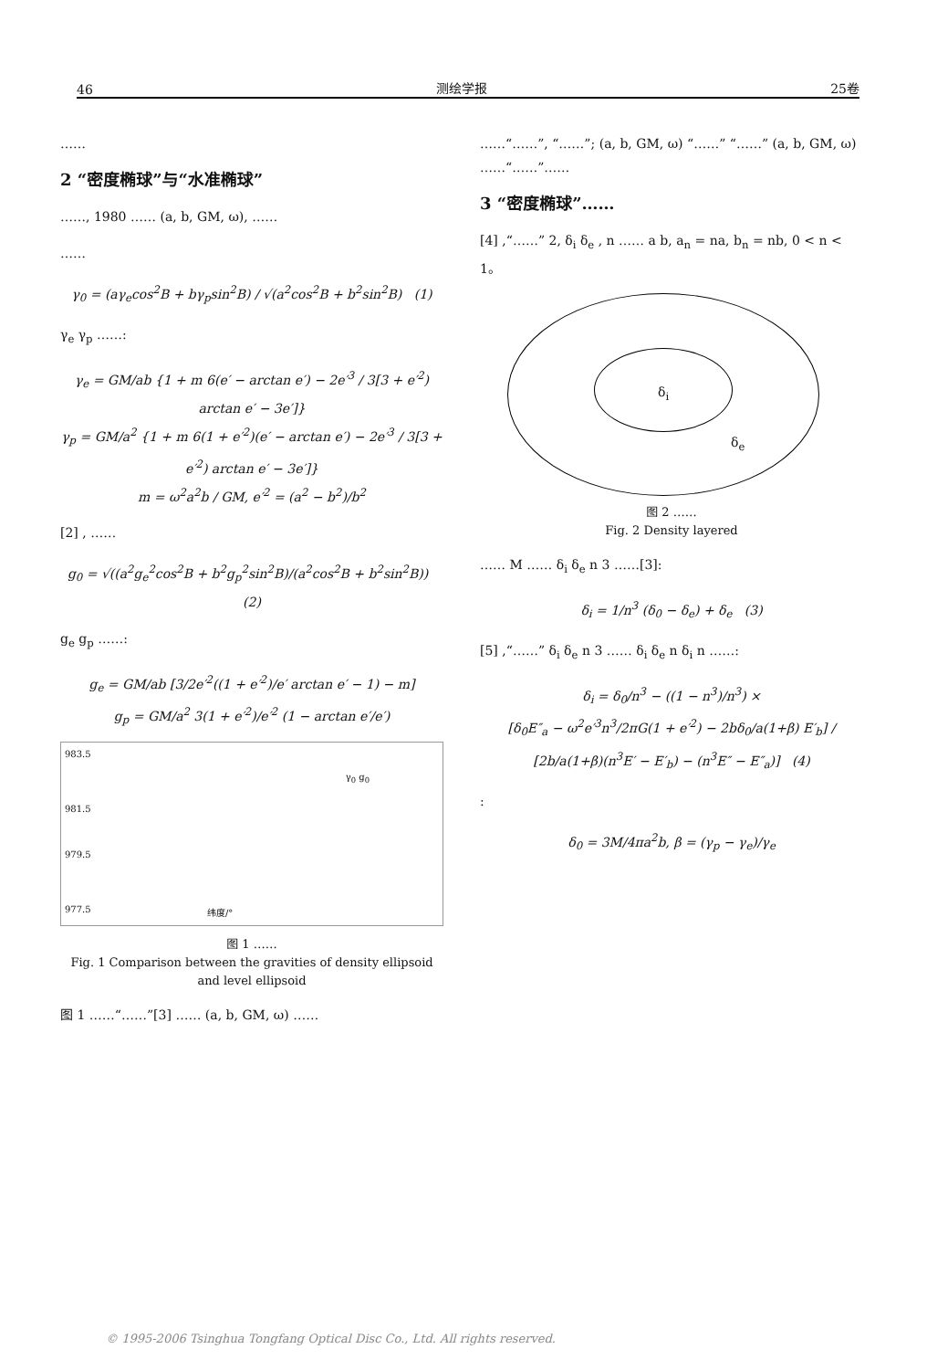46 测绘学报 25卷
……
2 “密度椭球”与“水准椭球”
……, 1980 …… (a, b, GM, ω), ……
……
γ<sub>0</sub> = (aγ<sub>e</sub>cos<sup>2</sup>B + bγ<sub>p</sub>sin<sup>2</sup>B) / √(a<sup>2</sup>cos<sup>2</sup>B + b<sup>2</sup>sin<sup>2</sup>B) (1)
γ<sub>e</sub> γ<sub>p</sub> ……:
γ<sub>e</sub> = GM/ab {1 + m 6(e′ − arctan e′) − 2e′<sup>3</sup> / 3[3 + e′<sup>2</sup>) arctan e′ − 3e′]}
γ<sub>p</sub> = GM/a<sup>2</sup> {1 + m 6(1 + e′<sup>2</sup>)(e′ − arctan e′) − 2e′<sup>3</sup> / 3[3 + e′<sup>2</sup>) arctan e′ − 3e′]}
m = ω<sup>2</sup>a<sup>2</sup>b / GM, e′<sup>2</sup> = (a<sup>2</sup> − b<sup>2</sup>)/b<sup>2</sup>
[2] , ……
g<sub>0</sub> = √((a<sup>2</sup>g<sub>e</sub><sup>2</sup>cos<sup>2</sup>B + b<sup>2</sup>g<sub>p</sub><sup>2</sup>sin<sup>2</sup>B)/(a<sup>2</sup>cos<sup>2</sup>B + b<sup>2</sup>sin<sup>2</sup>B)) (2)
g<sub>e</sub> g<sub>p</sub> ……:
g<sub>e</sub> = GM/ab [3/2e′<sup>2</sup>((1 + e′<sup>2</sup>)/e′ arctan e′ − 1) − m]
g<sub>p</sub> = GM/a<sup>2</sup> 3(1 + e′<sup>2</sup>)/e′<sup>2</sup> (1 − arctan e′/e′)
983.5
981.5
979.5
977.5
γ<sub>0</sub> g<sub>0</sub>
纬度/°
图 1 ……
Fig. 1 Comparison between the gravities of density ellipsoid and level ellipsoid
图 1 ……“……”[3] …… (a, b, GM, ω) ……
……“……”, “……”; (a, b, GM, ω) “……” “……” (a, b, GM, ω) ……“……”……
3 “密度椭球”……
[4] ,“……” 2, δ<sub>i</sub> δ<sub>e</sub> , n …… a b, a<sub>n</sub> = na, b<sub>n</sub> = nb, 0 < n < 1。
δ<sub>i</sub>
δ<sub>e</sub>
图 2 ……
Fig. 2 Density layered
…… M …… δ<sub>i</sub> δ<sub>e</sub> n 3 ……[3]:
δ<sub>i</sub> = 1/n<sup>3</sup> (δ<sub>0</sub> − δ<sub>e</sub>) + δ<sub>e</sub> (3)
[5] ,“……” δ<sub>i</sub> δ<sub>e</sub> n 3 …… δ<sub>i</sub> δ<sub>e</sub> n δ<sub>i</sub> n ……:
δ<sub>i</sub> = δ<sub>0</sub>/n<sup>3</sup> − ((1 − n<sup>3</sup>)/n<sup>3</sup>) ×
[δ<sub>0</sub>E″<sub>a</sub> − ω<sup>2</sup>e′<sup>3</sup>n<sup>3</sup>/2πG(1 + e′<sup>2</sup>) − 2bδ<sub>0</sub>/a(1+β) E′<sub>b</sub>] / [2b/a(1+β)(n<sup>3</sup>E′ − E′<sub>b</sub>) − (n<sup>3</sup>E″ − E″<sub>a</sub>)] (4)
:
δ<sub>0</sub> = 3M/4πa<sup>2</sup>b, β = (γ<sub>p</sub> − γ<sub>e</sub>)/γ<sub>e</sub>
© 1995-2006 Tsinghua Tongfang Optical Disc Co., Ltd. All rights reserved.